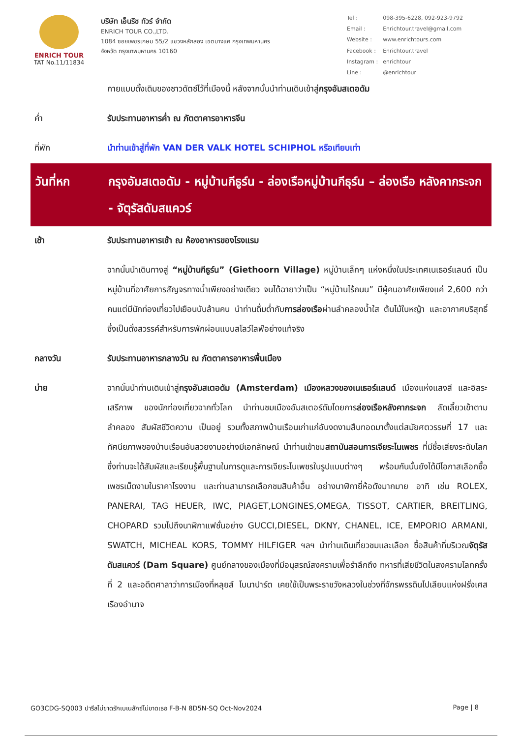ENRICH TOUR
TAT No.11/11834
บริษัท เอ็นริช ทัวร์ จำกัด
ENRICH TOUR CO.,LTD.
1084 ซอยเพชรเกษม 55/2 แขวงหลักสอง เขตบางแค กรุงเทพมหานคร
จังหวัด กรุงเทพมหานคร 10160
| Tel : | 098-395-6228, 092-923-9792 |
| Email : | Enrichtour.travel@gmail.com |
| Website : | www.enrichtours.com |
| Facebook : | Enrichtour.travel |
| Instagram : | enrichtour |
| Line : | @enrichtour |
กายแบบดั้งเดิมของชาวดัตช์ไว้ที่เมืองนี้ หลังจากนั้นนำท่านเดินเข้าสู่กรุงอัมสเตอดัม
ค่ำ รับประทานอาหารค่ำ ณ ภัตตาคารอาหารจีน
ที่พัก นำท่านเข้าสู่ที่พัก VAN DER VALK HOTEL SCHIPHOL หรือเทียบเท่า
วันที่หก กรุงอัมสเตอดัม - หมู่บ้านกีธูร์น - ล่องเรือหมู่บ้านกีธุร์น – ล่องเรือ หลังคากระจก - จัตุรัสดัมสแควร์
เช้า รับประทานอาหารเช้า ณ ห้องอาหารของโรงแรม
จากนั้นนำเดินทางสู่ “หมู่บ้านกีธูร์น” (Giethoorn Village) หมู่บ้านเล็กๆ แห่งหนึ่งในประเทศเนเธอร์แลนด์ เป็นหมู่บ้านที่อาศัยการสัญจรทางน้ำเพียงอย่างเดียว จนได้ฉายาว่าเป็น “หมู่บ้านไร้ถนน” มีผู้คนอาศัยเพียงแค่ 2,600 กว่าคนแต่มีนักท่องเที่ยวไปเยือนนับล้านคน นำท่านดื่มด่ำกับการล่องเรือผ่านลำคลองน้ำใส ต้นไม้ใบหญ้า และอากาศบริสุทธิ์ ซึ่งเป็นดั่งสวรรค์สำหรับการพักผ่อนแบบสโลว์ไลฟ์อย่างแท้จริง
กลางวัน รับประทานอาหารกลางวัน ณ ภัตตาคารอาหารพื้นเมือง
บ่าย จากนั้นนำท่านเดินเข้าสู่กรุงอัมสเตอดัม (Amsterdam) เมืองหลวงของเนเธอร์แลนด์ เมืองแห่งแสงสี และอิสระเสรีภาพ ของนักท่องเที่ยวจากทั่วโลก นำท่านชมเมืองอัมสเตอร์ดัมโดยการล่องเรือหลังคากระจก ลัดเลี้ยวเข้าตามลำคลอง สัมผัสชีวิตความ เป็นอยู่ รวมทั้งสภาพบ้านเรือนเก่าแก่อันงดงามสืบทอดมาตั้งแต่สมัยศตวรรษที่ 17 และทัศนียภาพของบ้านเรือนอันสวยงามอย่างมีเอกลักษณ์ นำท่านเข้าชมสถาบันสอนการเจียระไนเพชร ที่มีชื่อเสียงระดับโลก ซึ่งท่านจะได้สัมผัสและเรียนรู้พื้นฐานในการดูและการเจียระไนเพชรในรูปแบบต่างๆ พร้อมกันนั้นยังได้มีโอกาสเลือกซื้อเพชรเม็ดงามในราคาโรงงาน และท่านสามารถเลือกชมสินค้าอื่น อย่างนาฬิกายี่ห้อดังมากมาย อาทิ เช่น ROLEX, PANERAI, TAG HEUER, IWC, PIAGET,LONGINES,OMEGA, TISSOT, CARTIER, BREITLING, CHOPARD รวมไปถึงนาฬิกาแฟชั่นอย่าง GUCCI,DIESEL, DKNY, CHANEL, ICE, EMPORIO ARMANI, SWATCH, MICHEAL KORS, TOMMY HILFIGER ฯลฯ นำท่านเดินเที่ยวชมและเลือก ซื้อสินค้าที่บริเวณจัตุรัสดัมสแควร์ (Dam Square) ศูนย์กลางของเมืองที่มีอนุสรณ์สงครามเพื่อรำลึกถึง ทหารที่เสียชีวิตในสงครามโลกครั้งที่ 2 และอดีตศาลาว่าการเมืองที่หลุยส์ โบนาปาร์ต เคยใช้เป็นพระราชวังหลวงในช่วงที่จักรพรรดินโปเลียนแห่งฝรั่งเศสเรืองอำนาจ
GO3CDG-SQ003 ปารีสไม่ขาดรักเบเนลักซ์ไม่ขาดเธอ F-B-N 8D5N-SQ Oct-Nov2024 Page | 8